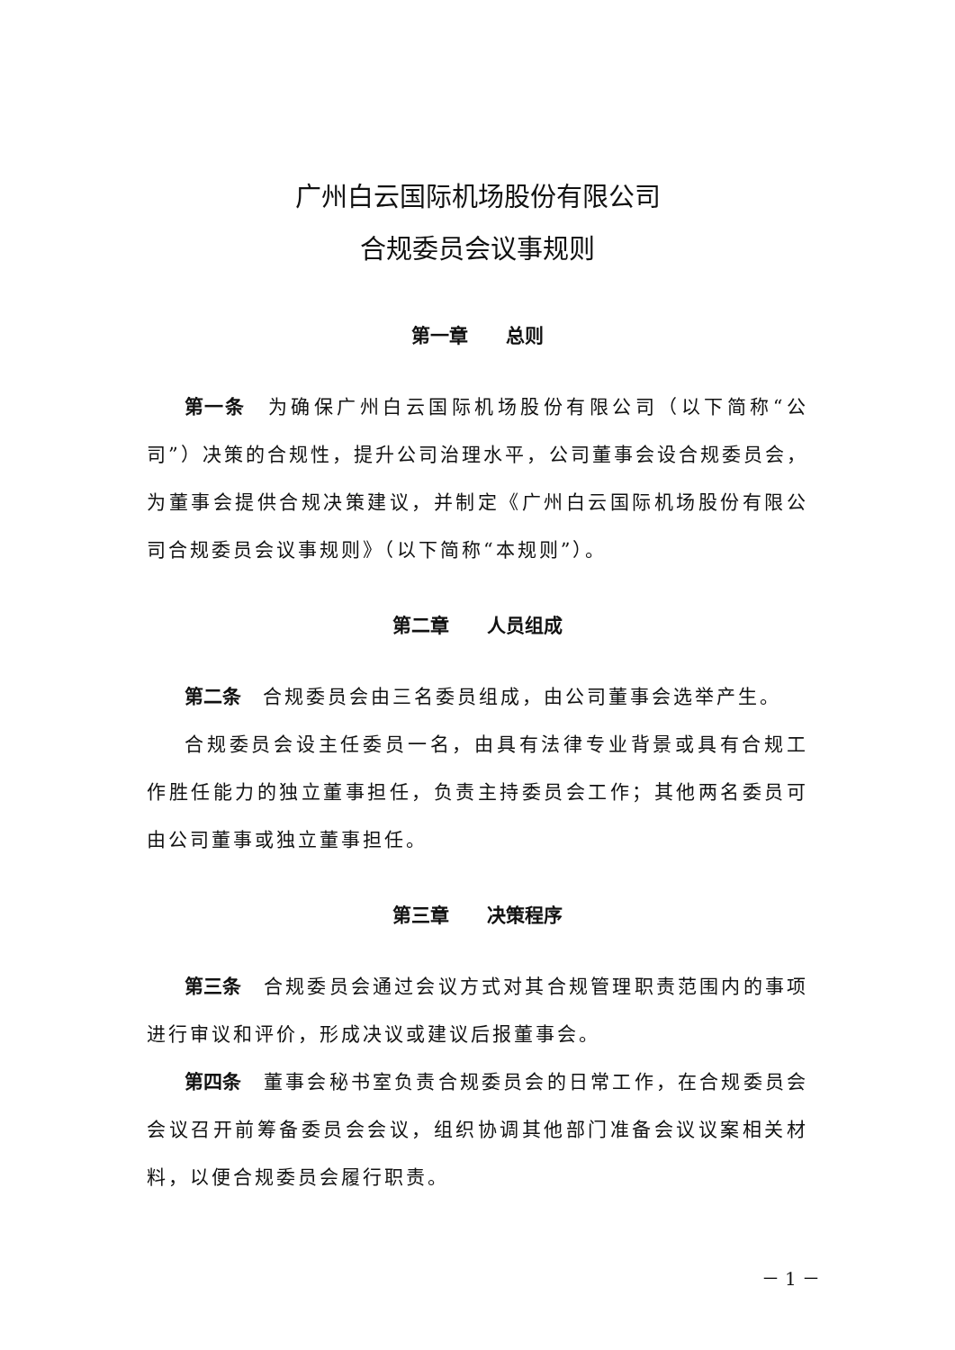广州白云国际机场股份有限公司
合规委员会议事规则
第一章　　总则
第一条　为确保广州白云国际机场股份有限公司（以下简称“公司”）决策的合规性，提升公司治理水平，公司董事会设合规委员会，为董事会提供合规决策建议，并制定《广州白云国际机场股份有限公司合规委员会议事规则》（以下简称“本规则”）。
第二章　　人员组成
第二条　合规委员会由三名委员组成，由公司董事会选举产生。
合规委员会设主任委员一名，由具有法律专业背景或具有合规工作胜任能力的独立董事担任，负责主持委员会工作；其他两名委员可由公司董事或独立董事担任。
第三章　　决策程序
第三条　合规委员会通过会议方式对其合规管理职责范围内的事项进行审议和评价，形成决议或建议后报董事会。
第四条　董事会秘书室负责合规委员会的日常工作，在合规委员会会议召开前筹备委员会会议，组织协调其他部门准备会议议案相关材料，以便合规委员会履行职责。
－ 1 －